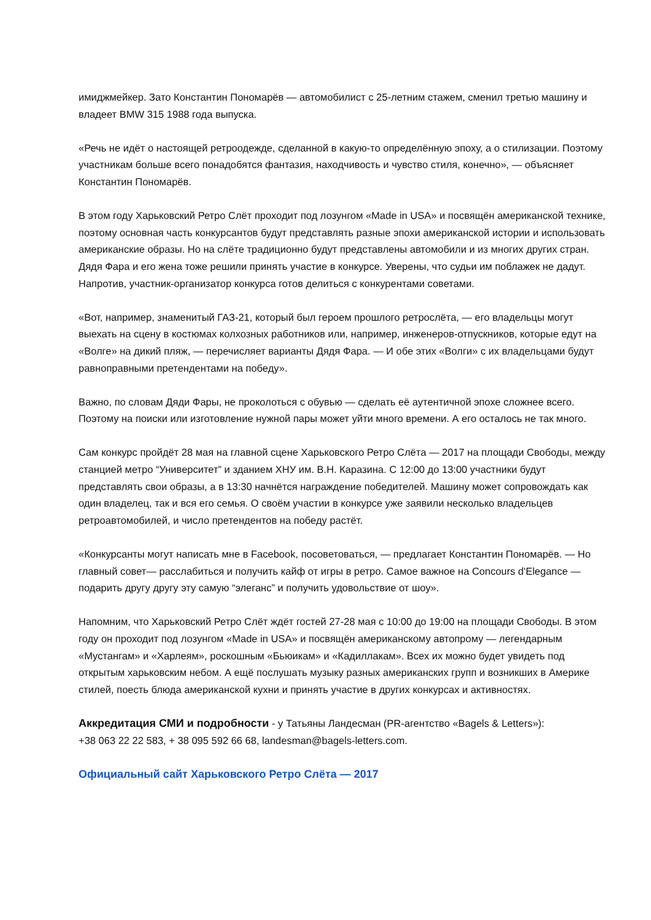имиджмейкер. Зато Константин Пономарёв — автомобилист с 25-летним стажем, сменил третью машину и владеет BMW 315 1988 года выпуска.
«Речь не идёт о настоящей ретроодежде, сделанной в какую-то определённую эпоху, а о стилизации. Поэтому участникам больше всего понадобятся фантазия, находчивость и чувство стиля, конечно», — объясняет Константин Пономарёв.
В этом году Харьковский Ретро Слёт проходит под лозунгом «Made in USA» и посвящён американской технике, поэтому основная часть конкурсантов будут представлять разные эпохи американской истории и использовать американские образы. Но на слёте традиционно будут представлены автомобили и из многих других стран.
Дядя Фара и его жена тоже решили принять участие в конкурсе. Уверены, что судьи им поблажек не дадут. Напротив, участник-организатор конкурса готов делиться с конкурентами советами.
«Вот, например, знаменитый ГАЗ-21, который был героем прошлого ретрослёта, — его владельцы могут выехать на сцену в костюмах колхозных работников или, например, инженеров-отпускников, которые едут на «Волге» на дикий пляж, — перечисляет варианты Дядя Фара. — И обе этих «Волги» с их владельцами будут равноправными претендентами на победу».
Важно, по словам Дяди Фары, не проколоться с обувью — сделать её аутентичной эпохе сложнее всего. Поэтому на поиски или изготовление нужной пары может уйти много времени. А его осталось не так много.
Сам конкурс пройдёт 28 мая на главной сцене Харьковского Ретро Слёта — 2017 на площади Свободы, между станцией метро “Университет” и зданием ХНУ им. В.Н. Каразина. С 12:00 до 13:00 участники будут представлять свои образы, а в 13:30 начнётся награждение победителей. Машину может сопровождать как один владелец, так и вся его семья. О своём участии в конкурсе уже заявили несколько владельцев ретроавтомобилей, и число претендентов на победу растёт.
«Конкурсанты могут написать мне в Facebook, посоветоваться, — предлагает Константин Пономарёв. — Но главный совет— расслабиться и получить кайф от игры в ретро. Самое важное на Concours d'Elegance — подарить другу другу эту самую “элеганс” и получить удовольствие от шоу».
Напомним, что Харьковский Ретро Слёт ждёт гостей 27-28 мая с 10:00 до 19:00 на площади Свободы. В этом году он проходит под лозунгом «Made in USA» и посвящён американскому автопрому — легендарным «Мустангам» и «Харлеям», роскошным «Бьюикам» и «Кадиллакам». Всех их можно будет увидеть под открытым харьковским небом. А ещё послушать музыку разных американских групп и возникших в Америке стилей, поесть блюда американской кухни и принять участие в других конкурсах и активностях.
Аккредитация СМИ и подробности - у Татьяны Ландесман (PR-агентство «Bagels & Letters»):
+38 063 22 22 583, + 38 095 592 66 68, landesman@bagels-letters.com.
Официальный сайт Харьковского Ретро Слёта — 2017